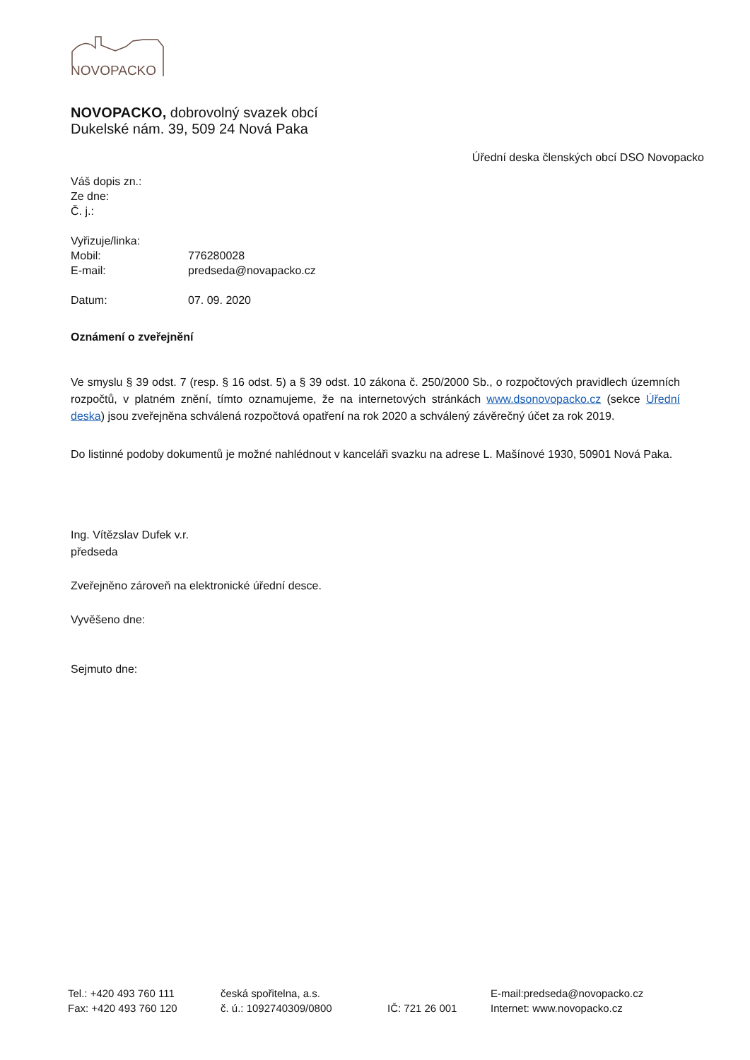NOVOPACKO
NOVOPACKO, dobrovolný svazek obcí
Dukelské nám. 39, 509 24 Nová Paka
Úřední deska členských obcí DSO Novopacko
Váš dopis zn.:
Ze dne:
Č. j.:
Vyřizuje/linka:
Mobil: 776280028
E-mail: predseda@novapacko.cz
Datum: 07. 09. 2020
Oznámení o zveřejnění
Ve smyslu § 39 odst. 7 (resp. § 16 odst. 5) a § 39 odst. 10 zákona č. 250/2000 Sb., o rozpočtových pravidlech územních rozpočtů, v platném znění, tímto oznamujeme, že na internetových stránkách www.dsonovopacko.cz (sekce Úřední deska) jsou zveřejněna schválená rozpočtová opatření na rok 2020 a schválený závěrečný účet za rok 2019.
Do listinné podoby dokumentů je možné nahlédnout v kanceláři svazku na adrese L. Mašínové 1930, 50901 Nová Paka.
Ing. Vítězslav Dufek v.r.
předseda
Zveřejněno zároveň na elektronické úřední desce.
Vyvěšeno dne:
Sejmuto dne:
Tel.: +420 493 760 111
česká spořitelna, a.s.
E-mail:predseda@novopacko.cz
Fax: +420 493 760 120
č. ú.: 1092740309/0800
IČ: 721 26 001
Internet: www.novopacko.cz